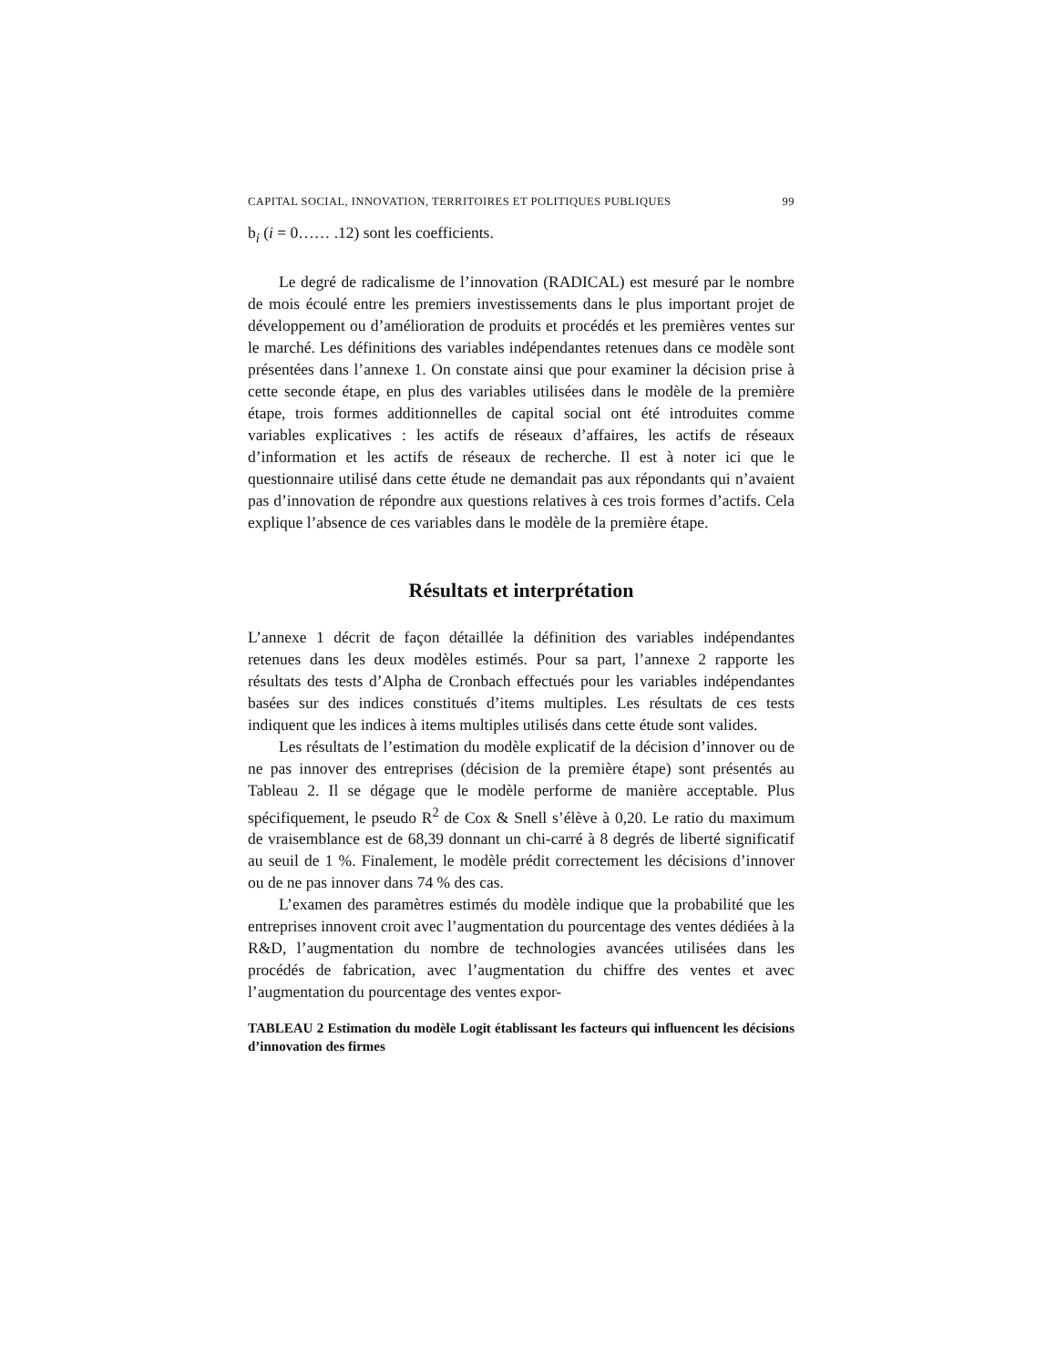CAPITAL SOCIAL, INNOVATION, TERRITOIRES ET POLITIQUES PUBLIQUES 99
b<sub>i</sub> (i = 0…… .12) sont les coefficients.
Le degré de radicalisme de l’innovation (RADICAL) est mesuré par le nombre de mois écoulé entre les premiers investissements dans le plus important projet de développement ou d’amélioration de produits et procédés et les premières ventes sur le marché. Les définitions des variables indépendantes retenues dans ce modèle sont présentées dans l’annexe 1. On constate ainsi que pour examiner la décision prise à cette seconde étape, en plus des variables utilisées dans le modèle de la première étape, trois formes additionnelles de capital social ont été introduites comme variables explicatives : les actifs de réseaux d’affaires, les actifs de réseaux d’information et les actifs de réseaux de recherche. Il est à noter ici que le questionnaire utilisé dans cette étude ne demandait pas aux répondants qui n’avaient pas d’innovation de répondre aux questions relatives à ces trois formes d’actifs. Cela explique l’absence de ces variables dans le modèle de la première étape.
Résultats et interprétation
L’annexe 1 décrit de façon détaillée la définition des variables indépendantes retenues dans les deux modèles estimés. Pour sa part, l’annexe 2 rapporte les résultats des tests d’Alpha de Cronbach effectués pour les variables indépendantes basées sur des indices constitués d’items multiples. Les résultats de ces tests indiquent que les indices à items multiples utilisés dans cette étude sont valides.
Les résultats de l’estimation du modèle explicatif de la décision d’innover ou de ne pas innover des entreprises (décision de la première étape) sont présentés au Tableau 2. Il se dégage que le modèle performe de manière acceptable. Plus spécifiquement, le pseudo R<sup>2</sup> de Cox & Snell s’élève à 0,20. Le ratio du maximum de vraisemblance est de 68,39 donnant un chi-carré à 8 degrés de liberté significatif au seuil de 1 %. Finalement, le modèle prédit correctement les décisions d’innover ou de ne pas innover dans 74 % des cas.
L’examen des paramètres estimés du modèle indique que la probabilité que les entreprises innovent croit avec l’augmentation du pourcentage des ventes dédiées à la R&D, l’augmentation du nombre de technologies avancées utilisées dans les procédés de fabrication, avec l’augmentation du chiffre des ventes et avec l’augmentation du pourcentage des ventes expor-
TABLEAU 2 Estimation du modèle Logit établissant les facteurs qui influencent les décisions d’innovation des firmes